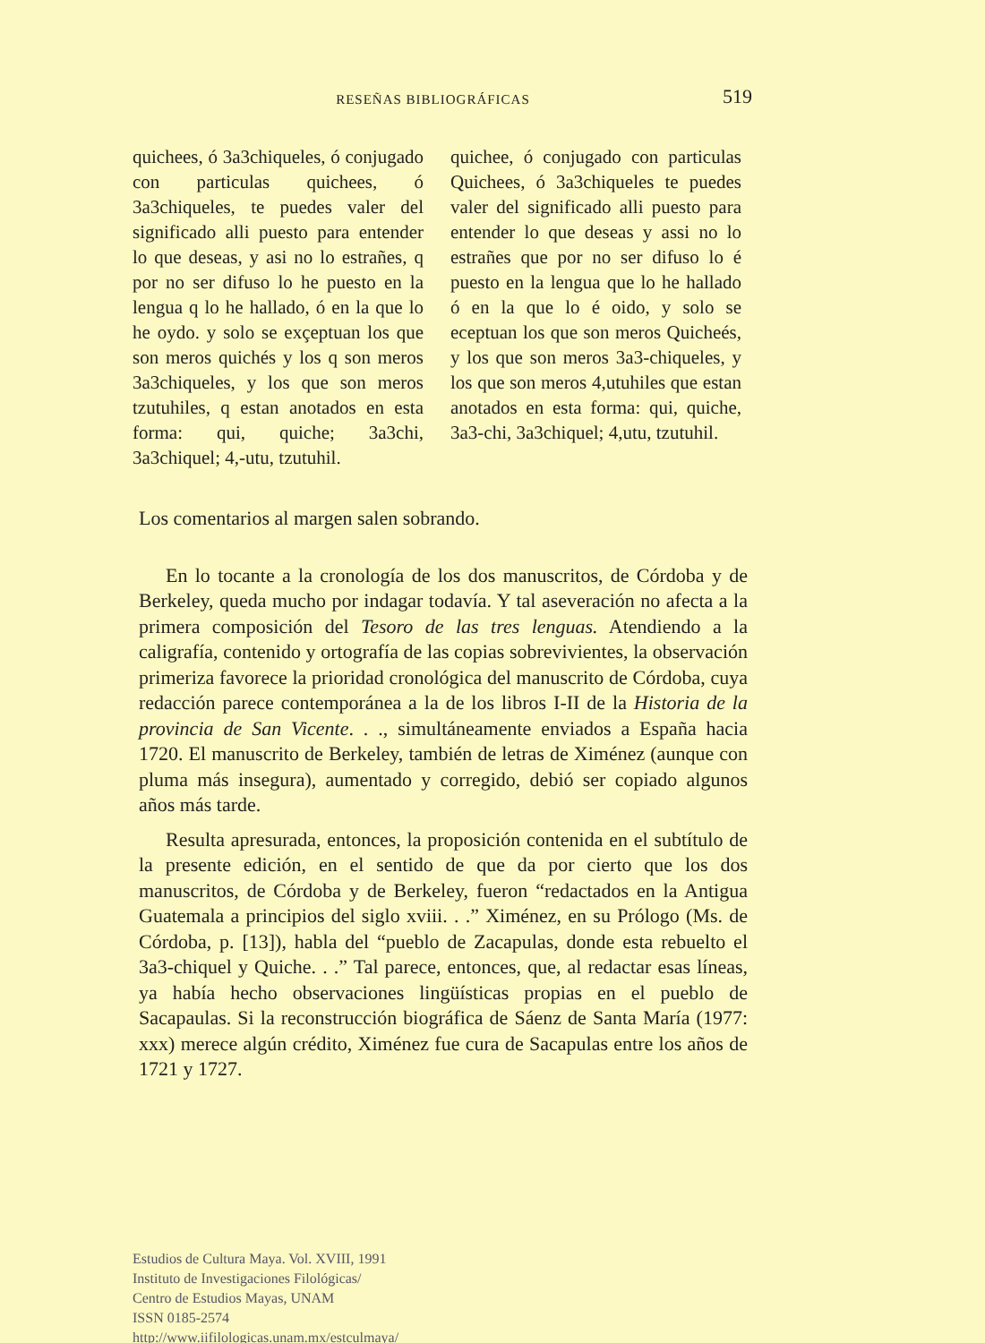RESEÑAS BIBLIOGRÁFICAS 519
quichees, ó 3a3chiqueles, ó conjugado con particulas quichees, ó 3a3chiqueles, te puedes valer del significado alli puesto para entender lo que deseas, y asi no lo estrañes, q por no ser difuso lo he puesto en la lengua q lo he hallado, ó en la que lo he oydo. y solo se exçeptuan los que son meros quichés y los q son meros 3a3chiqueles, y los que son meros tzutuhiles, q estan anotados en esta forma: qui, quiche; 3a3chi, 3a3chiquel; 4,-utu, tzutuhil.
quichee, ó conjugado con particulas Quichees, ó 3a3chiqueles te puedes valer del significado alli puesto para entender lo que deseas y assi no lo estrañes que por no ser difuso lo é puesto en la lengua que lo he hallado ó en la que lo é oido, y solo se eceptuan los que son meros Quicheés, y los que son meros 3a3-chiqueles, y los que son meros 4,utuhiles que estan anotados en esta forma: qui, quiche, 3a3-chi, 3a3chiquel; 4,utu, tzutuhil.
Los comentarios al margen salen sobrando.
En lo tocante a la cronología de los dos manuscritos, de Córdoba y de Berkeley, queda mucho por indagar todavía. Y tal aseveración no afecta a la primera composición del Tesoro de las tres lenguas. Atendiendo a la caligrafía, contenido y ortografía de las copias sobrevivientes, la observación primeriza favorece la prioridad cronológica del manuscrito de Córdoba, cuya redacción parece contemporánea a la de los libros I-II de la Historia de la provincia de San Vicente. . ., simultáneamente enviados a España hacia 1720. El manuscrito de Berkeley, también de letras de Ximénez (aunque con pluma más insegura), aumentado y corregido, debió ser copiado algunos años más tarde.
Resulta apresurada, entonces, la proposición contenida en el subtítulo de la presente edición, en el sentido de que da por cierto que los dos manuscritos, de Córdoba y de Berkeley, fueron “redactados en la Antigua Guatemala a principios del siglo xviii. . .” Ximénez, en su Prólogo (Ms. de Córdoba, p. [13]), habla del “pueblo de Zacapulas, donde esta rebuelto el 3a3-chiquel y Quiche. . .” Tal parece, entonces, que, al redactar esas líneas, ya había hecho observaciones lingüísticas propias en el pueblo de Sacapaulas. Si la reconstrucción biográfica de Sáenz de Santa María (1977: xxx) merece algún crédito, Ximénez fue cura de Sacapulas entre los años de 1721 y 1727.
Estudios de Cultura Maya. Vol. XVIII, 1991
Instituto de Investigaciones Filológicas/
Centro de Estudios Mayas, UNAM
ISSN 0185-2574
http://www.iifilologicas.unam.mx/estculmaya/